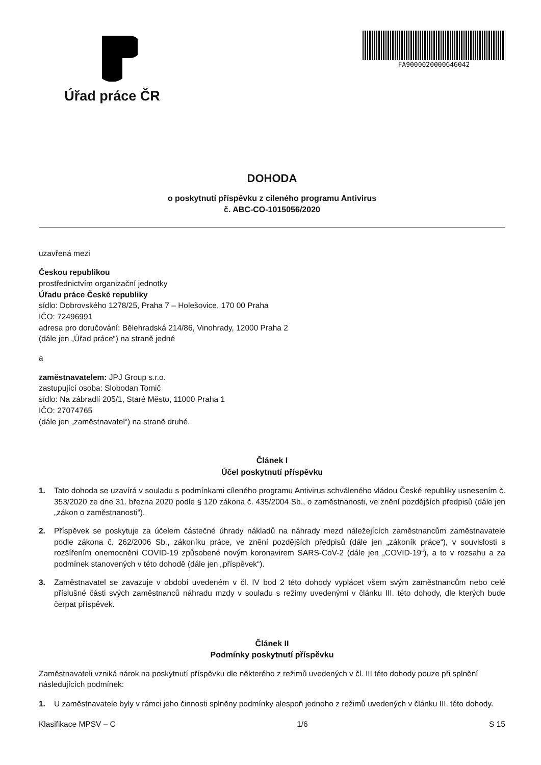Úřad práce ČR
FA9000020000646042
DOHODA
o poskytnutí příspěvku z cíleného programu Antivirus
č. ABC-CO-1015056/2020
uzavřená mezi
Českou republikou
prostřednictvím organizační jednotky
Úřadu práce České republiky
sídlo: Dobrovského 1278/25, Praha 7 – Holešovice, 170 00 Praha
IČO: 72496991
adresa pro doručování: Bělehradská 214/86, Vinohrady, 12000 Praha 2
(dále jen „Úřad práce“) na straně jedné
a
zaměstnavatelem: JPJ Group s.r.o.
zastupující osoba: Slobodan Tomič
sídlo: Na zábradlí 205/1, Staré Město, 11000 Praha 1
IČO: 27074765
(dále jen „zaměstnavatel“) na straně druhé.
Článek I
Účel poskytnutí příspěvku
1. Tato dohoda se uzavírá v souladu s podmínkami cíleného programu Antivirus schváleného vládou České republiky usnesením č. 353/2020 ze dne 31. března 2020 podle § 120 zákona č. 435/2004 Sb., o zaměstnanosti, ve znění pozdějších předpisů (dále jen „zákon o zaměstnanosti“).
2. Příspěvek se poskytuje za účelem částečné úhrady nákladů na náhrady mezd náležejících zaměstnancům zaměstnavatele podle zákona č. 262/2006 Sb., zákoníku práce, ve znění pozdějších předpisů (dále jen „zákoník práce“), v souvislosti s rozšířením onemocnění COVID-19 způsobené novým koronavirem SARS-CoV-2 (dále jen „COVID-19“), a to v rozsahu a za podmínek stanovených v této dohodě (dále jen „příspěvek“).
3. Zaměstnavatel se zavazuje v období uvedeném v čl. IV bod 2 této dohody vyplácet všem svým zaměstnancům nebo celé příslušné části svých zaměstnanců náhradu mzdy v souladu s režimy uvedenými v článku III. této dohody, dle kterých bude čerpat příspěvek.
Článek II
Podmínky poskytnutí příspěvku
Zaměstnavateli vzniká nárok na poskytnutí příspěvku dle některého z režimů uvedených v čl. III této dohody pouze při splnění následujících podmínek:
1. U zaměstnavatele byly v rámci jeho činnosti splněny podmínky alespoň jednoho z režimů uvedených v článku III. této dohody.
Klasifikace MPSV – C 1/6 S 15